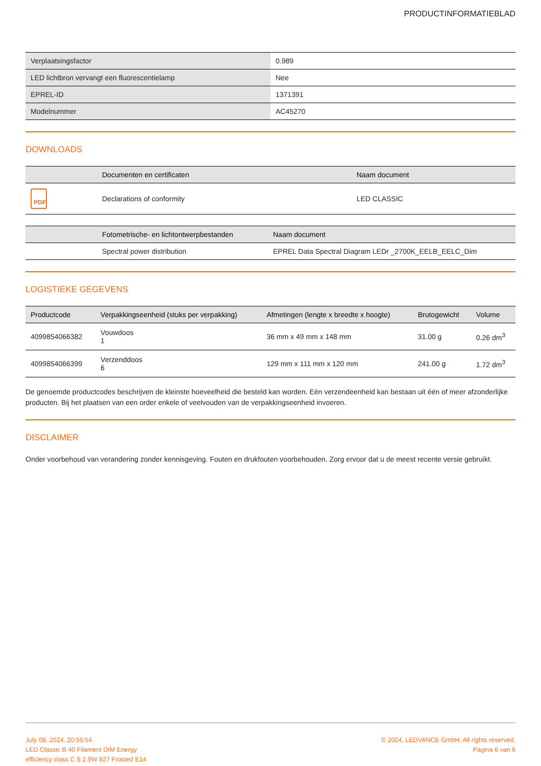PRODUCTINFORMATIEBLAD
| Verplaatsingsfactor | 0.989 |
| LED lichtbron vervangt een fluorescentielamp | Nee |
| EPREL-ID | 1371391 |
| Modelnummer | AC45270 |
DOWNLOADS
| | Documenten en certificaten | Naam document |
| --- | --- | --- |
| PDF | Declarations of conformity | LED CLASSIC |
| | Fotometrische- en lichtontwerpbestanden | Naam document |
| --- | --- | --- |
| | Spectral power distribution | EPREL Data Spectral Diagram LEDr _2700K_EELB_EELC_Dim |
LOGISTIEKE GEGEVENS
| Productcode | Verpakkingseenheid (stuks per verpakking) | Afmetingen (lengte x breedte x hoogte) | Brutogewicht | Volume |
| --- | --- | --- | --- | --- |
| 4099854066382 | Vouwdoos 1 | 36 mm x 49 mm x 148 mm | 31.00 g | 0.26 dm<sup>3</sup> |
| 4099854066399 | Verzenddoos 6 | 129 mm x 111 mm x 120 mm | 241.00 g | 1.72 dm<sup>3</sup> |
De genoemde productcodes beschrijven de kleinste hoeveelheid die besteld kan worden. Eén verzendeenheid kan bestaan uit één of meer afzonderlijke producten. Bij het plaatsen van een order enkele of veelvouden van de verpakkingseenheid invoeren.
DISCLAIMER
Onder voorbehoud van verandering zonder kennisgeving. Fouten en drukfouten voorbehouden. Zorg ervoor dat u de meest recente versie gebruikt.
July 08, 2024, 20:59:54
LED Classic B 40 Filament DIM Energy
efficiency class C S 2.9W 827 Frosted E14
© 2024, LEDVANCE GmbH. All rights reserved.
Pagina 6 van 6